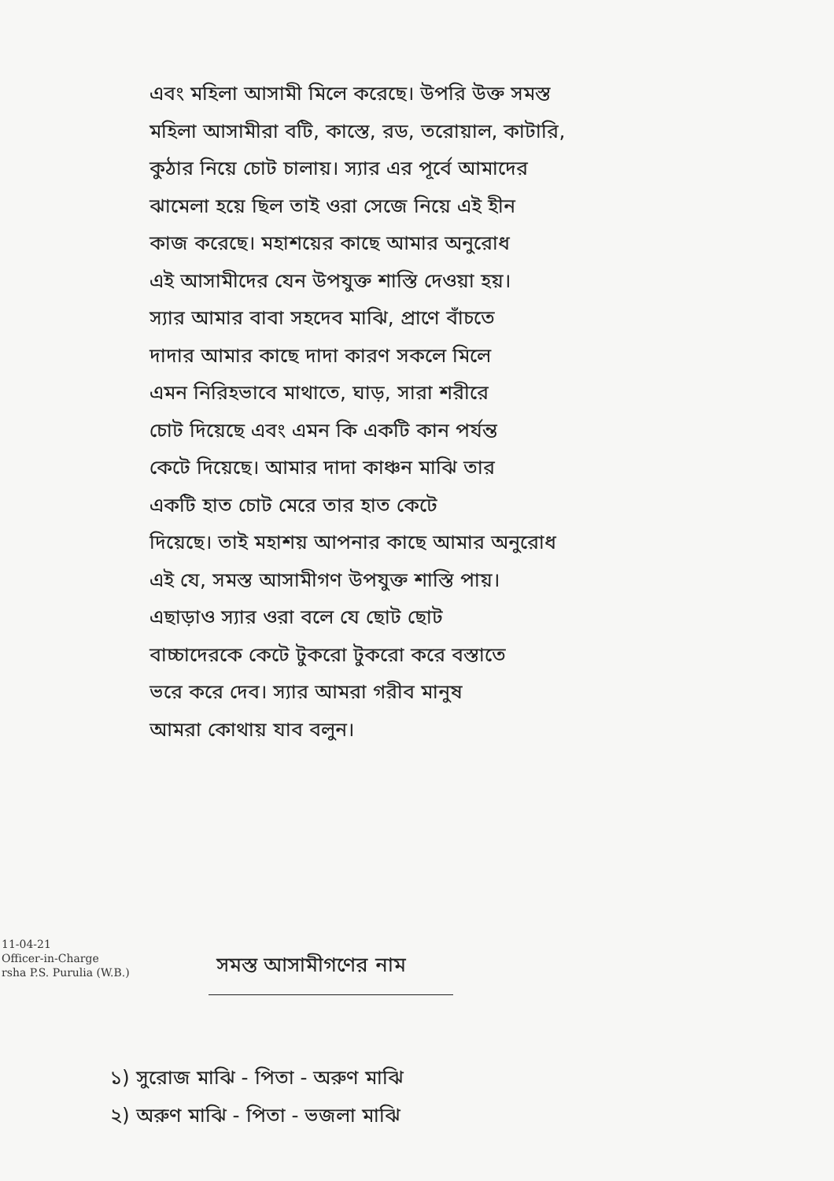এবং মহিলা আসামী মিলে করেছে। উপরি উক্ত সমস্ত
মহিলা আসামীরা বটি, কাস্তে, রড, তরোয়াল, কাটারি,
কুঠার নিয়ে চোট চালায়। স্যার এর পূর্বে আমাদের
ঝামেলা হয়ে ছিল তাই ওরা সেজে নিয়ে এই হীন
কাজ করেছে। মহাশয়ের কাছে আমার অনুরোধ
এই আসামীদের যেন উপযুক্ত শাস্তি দেওয়া হয়।
স্যার আমার বাবা সহদেব মাঝি, প্রাণে বাঁচতে
দাদার আমার কাছে দাদা কারণ সকলে মিলে
এমন নিরিহভাবে মাথাতে, ঘাড়, সারা শরীরে
চোট দিয়েছে এবং এমন কি একটি কান পর্যন্ত
কেটে দিয়েছে। আমার দাদা কাঞ্চন মাঝি তার
একটি হাত চোট মেরে তার হাত কেটে
দিয়েছে। তাই মহাশয় আপনার কাছে আমার অনুরোধ
এই যে, সমস্ত আসামীগণ উপযুক্ত শাস্তি পায়।
এছাড়াও স্যার ওরা বলে যে ছোট ছোট
বাচ্চাদেরকে কেটে টুকরো টুকরো করে বস্তাতে
ভরে করে দেব। স্যার আমরা গরীব মানুষ
আমরা কোথায় যাব বলুন।
11-04-21
Officer-in-Charge
rsha P.S. Purulia (W.B.)
সমস্ত আসামীগণের নাম
১) সুরোজ মাঝি - পিতা - অরুণ মাঝি
২) অরুণ মাঝি - পিতা - ভজলা মাঝি